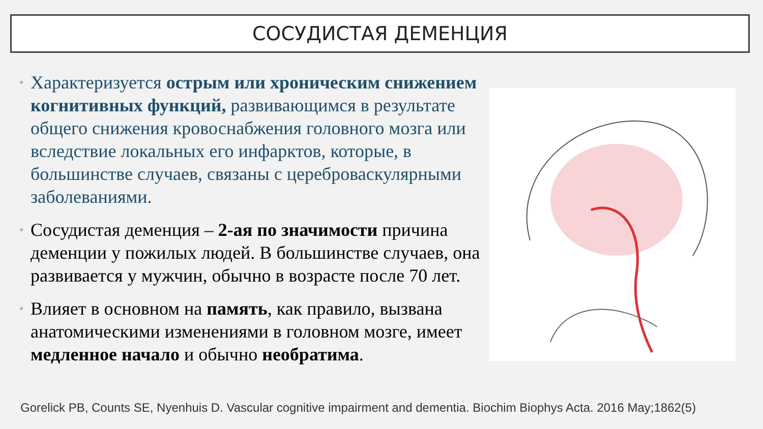СОСУДИСТАЯ ДЕМЕНЦИЯ
• Характеризуется острым или хроническим снижением когнитивных функций, развивающимся в результате общего снижения кровоснабжения головного мозга или вследствие локальных его инфарктов, которые, в большинстве случаев, связаны с цереброваскулярными заболеваниями.
• Сосудистая деменция – 2-ая по значимости причина деменции у пожилых людей. В большинстве случаев, она развивается у мужчин, обычно в возрасте после 70 лет.
• Влияет в основном на память, как правило, вызвана анатомическими изменениями в головном мозге, имеет медленное начало и обычно необратима.
Gorelick PB, Counts SE, Nyenhuis D. Vascular cognitive impairment and dementia. Biochim Biophys Acta. 2016 May;1862(5)